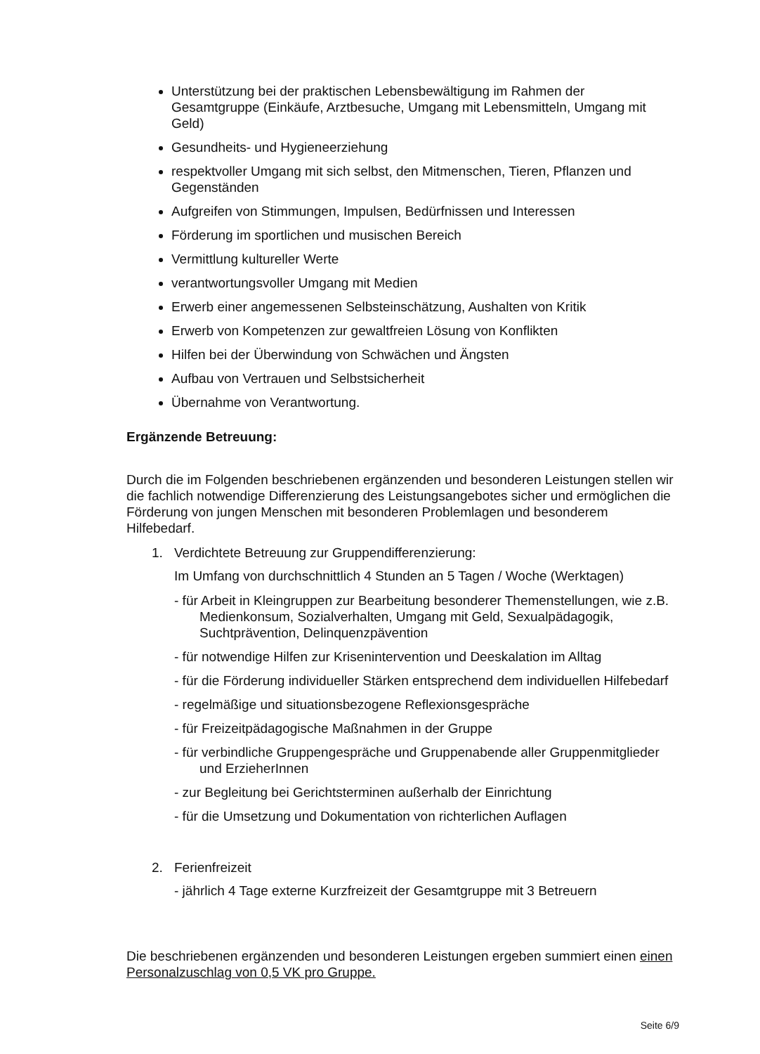Unterstützung bei der praktischen Lebensbewältigung im Rahmen der Gesamtgruppe (Einkäufe, Arztbesuche, Umgang mit Lebensmitteln, Umgang mit Geld)
Gesundheits- und Hygieneerziehung
respektvoller Umgang mit sich selbst, den Mitmenschen, Tieren, Pflanzen und Gegenständen
Aufgreifen von Stimmungen, Impulsen, Bedürfnissen und Interessen
Förderung im sportlichen und musischen Bereich
Vermittlung kultureller Werte
verantwortungsvoller Umgang mit Medien
Erwerb einer angemessenen Selbsteinschätzung, Aushalten von Kritik
Erwerb von Kompetenzen zur gewaltfreien Lösung von Konflikten
Hilfen bei der Überwindung von Schwächen und Ängsten
Aufbau von Vertrauen und Selbstsicherheit
Übernahme von Verantwortung.
Ergänzende Betreuung:
Durch die im Folgenden beschriebenen ergänzenden und besonderen Leistungen stellen wir die fachlich notwendige Differenzierung des Leistungsangebotes sicher und ermöglichen die Förderung von jungen Menschen mit besonderen Problemlagen und besonderem Hilfebedarf.
1. Verdichtete Betreuung zur Gruppendifferenzierung:
Im Umfang von durchschnittlich 4 Stunden an 5 Tagen / Woche (Werktagen)
- für Arbeit in Kleingruppen zur Bearbeitung besonderer Themenstellungen, wie z.B. Medienkonsum, Sozialverhalten, Umgang mit Geld, Sexualpädagogik, Suchtprävention, Delinquenzpävention
- für notwendige Hilfen zur Krisenintervention und Deeskalation im Alltag
- für die Förderung individueller Stärken entsprechend dem individuellen Hilfebedarf
- regelmäßige und situationsbezogene Reflexionsgespräche
- für Freizeitpädagogische Maßnahmen in der Gruppe
- für verbindliche Gruppengespräche und Gruppenabende aller Gruppenmitglieder und ErzieherInnen
- zur Begleitung bei Gerichtsterminen außerhalb der Einrichtung
- für die Umsetzung und Dokumentation von richterlichen Auflagen
2. Ferienfreizeit
- jährlich 4 Tage externe Kurzfreizeit der Gesamtgruppe mit 3 Betreuern
Die beschriebenen ergänzenden und besonderen Leistungen ergeben summiert einen einen Personalzuschlag von 0,5 VK pro Gruppe.
Seite 6/9